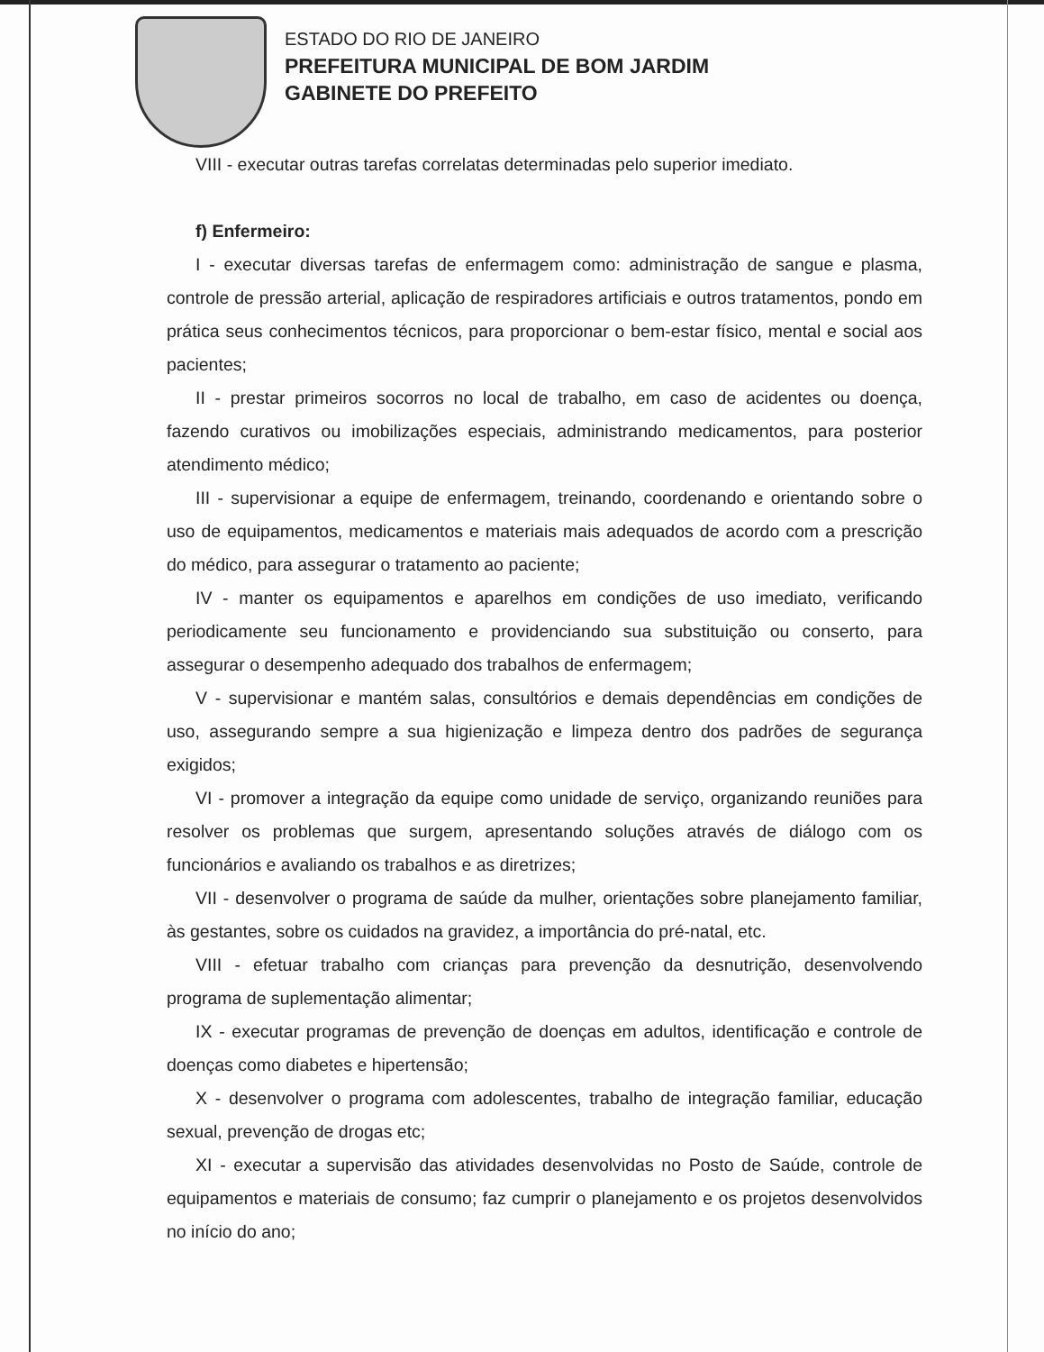ESTADO DO RIO DE JANEIRO
PREFEITURA MUNICIPAL DE BOM JARDIM
GABINETE DO PREFEITO
VIII - executar outras tarefas correlatas determinadas pelo superior imediato.
f) Enfermeiro:
I - executar diversas tarefas de enfermagem como: administração de sangue e plasma, controle de pressão arterial, aplicação de respiradores artificiais e outros tratamentos, pondo em prática seus conhecimentos técnicos, para proporcionar o bem-estar físico, mental e social aos pacientes;
II - prestar primeiros socorros no local de trabalho, em caso de acidentes ou doença, fazendo curativos ou imobilizações especiais, administrando medicamentos, para posterior atendimento médico;
III - supervisionar a equipe de enfermagem, treinando, coordenando e orientando sobre o uso de equipamentos, medicamentos e materiais mais adequados de acordo com a prescrição do médico, para assegurar o tratamento ao paciente;
IV - manter os equipamentos e aparelhos em condições de uso imediato, verificando periodicamente seu funcionamento e providenciando sua substituição ou conserto, para assegurar o desempenho adequado dos trabalhos de enfermagem;
V - supervisionar e mantém salas, consultórios e demais dependências em condições de uso, assegurando sempre a sua higienização e limpeza dentro dos padrões de segurança exigidos;
VI - promover a integração da equipe como unidade de serviço, organizando reuniões para resolver os problemas que surgem, apresentando soluções através de diálogo com os funcionários e avaliando os trabalhos e as diretrizes;
VII - desenvolver o programa de saúde da mulher, orientações sobre planejamento familiar, às gestantes, sobre os cuidados na gravidez, a importância do pré-natal, etc.
VIII - efetuar trabalho com crianças para prevenção da desnutrição, desenvolvendo programa de suplementação alimentar;
IX - executar programas de prevenção de doenças em adultos, identificação e controle de doenças como diabetes e hipertensão;
X - desenvolver o programa com adolescentes, trabalho de integração familiar, educação sexual, prevenção de drogas etc;
XI - executar a supervisão das atividades desenvolvidas no Posto de Saúde, controle de equipamentos e materiais de consumo; faz cumprir o planejamento e os projetos desenvolvidos no início do ano;